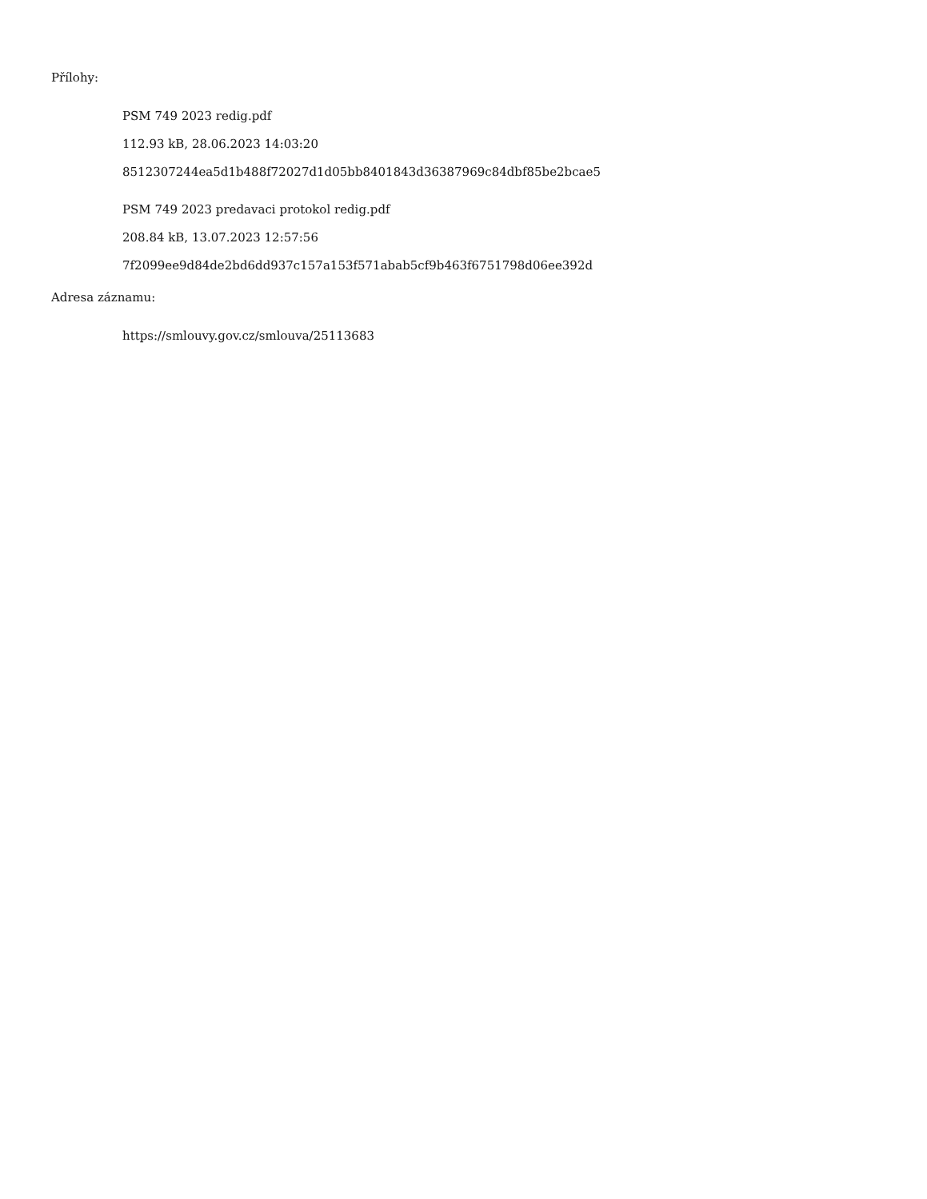Přílohy:
PSM 749 2023 redig.pdf
112.93 kB, 28.06.2023 14:03:20
8512307244ea5d1b488f72027d1d05bb8401843d36387969c84dbf85be2bcae5
PSM 749 2023 predavaci protokol redig.pdf
208.84 kB, 13.07.2023 12:57:56
7f2099ee9d84de2bd6dd937c157a153f571abab5cf9b463f6751798d06ee392d
Adresa záznamu:
https://smlouvy.gov.cz/smlouva/25113683